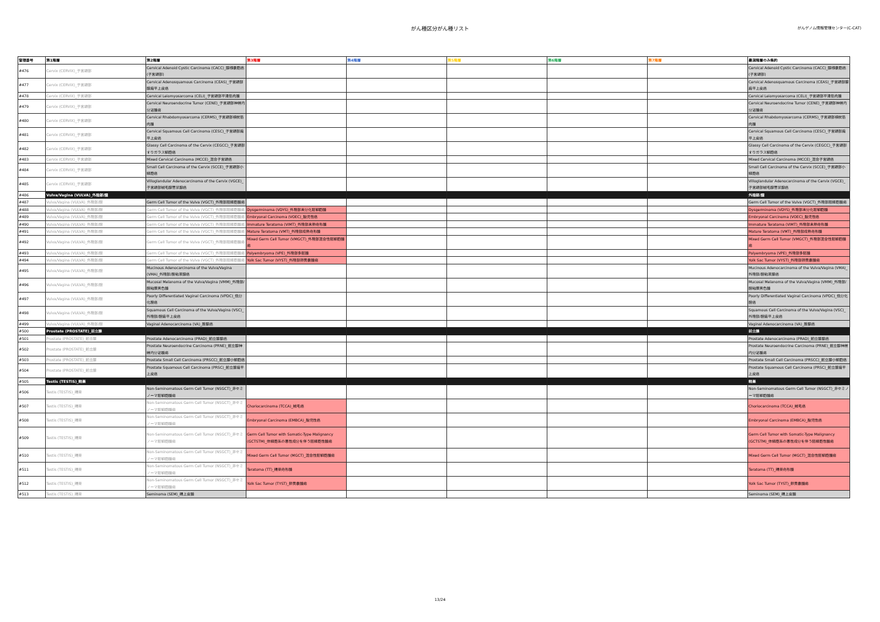がん種区分がん種リスト がんゲノム情報管理センター(C-CAT)
| 管理番号 | 第1階層 | 第2階層 | 第3階層 | 第4階層 | 第5階層 | 第6階層 | 第7階層 | 最深階層のみ集約 |
| --- | --- | --- | --- | --- | --- | --- | --- | --- |
| #476 | Cervix (CERVIX)_子宮頸部 | Cervical Adenoid Cystic Carcinoma (CACC)_腺様嚢胞癌 (子宮頸部) | | | | | | Cervical Adenoid Cystic Carcinoma (CACC)_腺様嚢胞癌 (子宮頸部) |
| #477 | Cervix (CERVIX)_子宮頸部 | Cervical Adenosquamous Carcinoma (CEAS)_子宮頸部腺扁平上皮癌 | | | | | | Cervical Adenosquamous Carcinoma (CEAS)_子宮頸部腺扁平上皮癌 |
| #478 | Cervix (CERVIX)_子宮頸部 | Cervical Leiomyosarcoma (CELI)_子宮頸部平滑筋肉腫 | | | | | | Cervical Leiomyosarcoma (CELI)_子宮頸部平滑筋肉腫 |
| #479 | Cervix (CERVIX)_子宮頸部 | Cervical Neuroendocrine Tumor (CENE)_子宮頸部神経内分泌腫瘍 | | | | | | Cervical Neuroendocrine Tumor (CENE)_子宮頸部神経内分泌腫瘍 |
| #480 | Cervix (CERVIX)_子宮頸部 | Cervical Rhabdomyosarcoma (CERMS)_子宮頸部横紋筋肉腫 | | | | | | Cervical Rhabdomyosarcoma (CERMS)_子宮頸部横紋筋肉腫 |
| #481 | Cervix (CERVIX)_子宮頸部 | Cervical Squamous Cell Carcinoma (CESC)_子宮頸部扁平上皮癌 | | | | | | Cervical Squamous Cell Carcinoma (CESC)_子宮頸部扁平上皮癌 |
| #482 | Cervix (CERVIX)_子宮頸部 | Glassy Cell Carcinoma of the Cervix (CEGCC)_子宮頸部すりガラス細胞癌 | | | | | | Glassy Cell Carcinoma of the Cervix (CEGCC)_子宮頸部すりガラス細胞癌 |
| #483 | Cervix (CERVIX)_子宮頸部 | Mixed Cervical Carcinoma (MCCE)_混合子宮頸癌 | | | | | | Mixed Cervical Carcinoma (MCCE)_混合子宮頸癌 |
| #484 | Cervix (CERVIX)_子宮頸部 | Small Cell Carcinoma of the Cervix (SCCE)_子宮頸部小細胞癌 | | | | | | Small Cell Carcinoma of the Cervix (SCCE)_子宮頸部小細胞癌 |
| #485 | Cervix (CERVIX)_子宮頸部 | Villoglandular Adenocarcinoma of the Cervix (VGCE)_子宮頸部絨毛腺管状腺癌 | | | | | | Villoglandular Adenocarcinoma of the Cervix (VGCE)_子宮頸部絨毛腺管状腺癌 |
| #486 | Vulva/Vagina (VULVA)_外陰部/膣 | | | | | | | 外陰部/膣 |
| #487 | Vulva/Vagina (VULVA)_外陰部/膣 | Germ Cell Tumor of the Vulva (VGCT)_外陰部胚細胞腫瘍 | | | | | | Germ Cell Tumor of the Vulva (VGCT)_外陰部胚細胞腫瘍 |
| #488 | Vulva/Vagina (VULVA)_外陰部/膣 | Germ Cell Tumor of the Vulva (VGCT)_外陰部胚細胞腫瘍 | Dysgerminoma (VDYS)_外陰部未分化胚細胞腫 | | | | | Dysgerminoma (VDYS)_外陰部未分化胚細胞腫 |
| #489 | Vulva/Vagina (VULVA)_外陰部/膣 | Germ Cell Tumor of the Vulva (VGCT)_外陰部胚細胞腫瘍 | Embryonal Carcinoma (VOEC)_胎児性癌 | | | | | Embryonal Carcinoma (VOEC)_胎児性癌 |
| #490 | Vulva/Vagina (VULVA)_外陰部/膣 | Germ Cell Tumor of the Vulva (VGCT)_外陰部胚細胞腫瘍 | Immature Teratoma (VIMT)_外陰部未熟奇形腫 | | | | | Immature Teratoma (VIMT)_外陰部未熟奇形腫 |
| #491 | Vulva/Vagina (VULVA)_外陰部/膣 | Germ Cell Tumor of the Vulva (VGCT)_外陰部胚細胞腫瘍 | Mature Teratoma (VMT)_外陰部成熟奇形腫 | | | | | Mature Teratoma (VMT)_外陰部成熟奇形腫 |
| #492 | Vulva/Vagina (VULVA)_外陰部/膣 | Germ Cell Tumor of the Vulva (VGCT)_外陰部胚細胞腫瘍 | Mixed Germ Cell Tumor (VMGCT)_外陰部混合性胚細胞腫瘍 | | | | | Mixed Germ Cell Tumor (VMGCT)_外陰部混合性胚細胞腫瘍 |
| #493 | Vulva/Vagina (VULVA)_外陰部/膣 | Germ Cell Tumor of the Vulva (VGCT)_外陰部胚細胞腫瘍 | Polyembryoma (VPE)_外陰部多胚腫 | | | | | Polyembryoma (VPE)_外陰部多胚腫 |
| #494 | Vulva/Vagina (VULVA)_外陰部/膣 | Germ Cell Tumor of the Vulva (VGCT)_外陰部胚細胞腫瘍 | Yolk Sac Tumor (VYST)_外陰部卵黄嚢腫瘍 | | | | | Yolk Sac Tumor (VYST)_外陰部卵黄嚢腫瘍 |
| #495 | Vulva/Vagina (VULVA)_外陰部/膣 | Mucinous Adenocarcinoma of the Vulva/Vagina (VMA)_外陰部/膣粘液腺癌 | | | | | | Mucinous Adenocarcinoma of the Vulva/Vagina (VMA)_外陰部/膣粘液腺癌 |
| #496 | Vulva/Vagina (VULVA)_外陰部/膣 | Mucosal Melanoma of the Vulva/Vagina (VMM)_外陰部/膣粘膜黒色腫 | | | | | | Mucosal Melanoma of the Vulva/Vagina (VMM)_外陰部/膣粘膜黒色腫 |
| #497 | Vulva/Vagina (VULVA)_外陰部/膣 | Poorly Differentiated Vaginal Carcinoma (VPDC)_低分化膣癌 | | | | | | Poorly Differentiated Vaginal Carcinoma (VPDC)_低分化膣癌 |
| #498 | Vulva/Vagina (VULVA)_外陰部/膣 | Squamous Cell Carcinoma of the Vulva/Vagina (VSC)_外陰部/膣扁平上皮癌 | | | | | | Squamous Cell Carcinoma of the Vulva/Vagina (VSC)_外陰部/膣扁平上皮癌 |
| #499 | Vulva/Vagina (VULVA)_外陰部/膣 | Vaginal Adenocarcinoma (VA)_膣腺癌 | | | | | | Vaginal Adenocarcinoma (VA)_膣腺癌 |
| #500 | Prostate (PROSTATE)_前立腺 | | | | | | | 前立腺 |
| #501 | Prostate (PROSTATE)_前立腺 | Prostate Adenocarcinoma (PRAD)_前立腺腺癌 | | | | | | Prostate Adenocarcinoma (PRAD)_前立腺腺癌 |
| #502 | Prostate (PROSTATE)_前立腺 | Prostate Neuroendocrine Carcinoma (PRNE)_前立腺神経内分泌腫瘍 | | | | | | Prostate Neuroendocrine Carcinoma (PRNE)_前立腺神経内分泌腫瘍 |
| #503 | Prostate (PROSTATE)_前立腺 | Prostate Small Cell Carcinoma (PRSCC)_前立腺小細胞癌 | | | | | | Prostate Small Cell Carcinoma (PRSCC)_前立腺小細胞癌 |
| #504 | Prostate (PROSTATE)_前立腺 | Prostate Squamous Cell Carcinoma (PRSC)_前立腺扁平上皮癌 | | | | | | Prostate Squamous Cell Carcinoma (PRSC)_前立腺扁平上皮癌 |
| #505 | Testis (TESTIS)_精巣 | | | | | | | 精巣 |
| #506 | Testis (TESTIS)_精巣 | Non-Seminomatous Germ Cell Tumor (NSGCT)_非セミノーマ胚細胞腫瘍 | | | | | | Non-Seminomatous Germ Cell Tumor (NSGCT)_非セミノーマ胚細胞腫瘍 |
| #507 | Testis (TESTIS)_精巣 | Non-Seminomatous Germ Cell Tumor (NSGCT)_非セミノーマ胚細胞腫瘍 | Choriocarcinoma (TCCA)_絨毛癌 | | | | | Choriocarcinoma (TCCA)_絨毛癌 |
| #508 | Testis (TESTIS)_精巣 | Non-Seminomatous Germ Cell Tumor (NSGCT)_非セミノーマ胚細胞腫瘍 | Embryonal Carcinoma (EMBCA)_胎児性癌 | | | | | Embryonal Carcinoma (EMBCA)_胎児性癌 |
| #509 | Testis (TESTIS)_精巣 | Non-Seminomatous Germ Cell Tumor (NSGCT)_非セミノーマ胚細胞腫瘍 | Germ Cell Tumor with Somatic-Type Malignancy (GCTSTM)_体細胞系の悪性成分を伴う胚細胞性腫瘍 | | | | | Germ Cell Tumor with Somatic-Type Malignancy (GCTSTM)_体細胞系の悪性成分を伴う胚細胞性腫瘍 |
| #510 | Testis (TESTIS)_精巣 | Non-Seminomatous Germ Cell Tumor (NSGCT)_非セミノーマ胚細胞腫瘍 | Mixed Germ Cell Tumor (MGCT)_混合性胚細胞腫瘍 | | | | | Mixed Germ Cell Tumor (MGCT)_混合性胚細胞腫瘍 |
| #511 | Testis (TESTIS)_精巣 | Non-Seminomatous Germ Cell Tumor (NSGCT)_非セミノーマ胚細胞腫瘍 | Teratoma (TT)_精巣奇形腫 | | | | | Teratoma (TT)_精巣奇形腫 |
| #512 | Testis (TESTIS)_精巣 | Non-Seminomatous Germ Cell Tumor (NSGCT)_非セミノーマ胚細胞腫瘍 | Yolk Sac Tumor (TYST)_卵黄嚢腫瘍 | | | | | Yolk Sac Tumor (TYST)_卵黄嚢腫瘍 |
| #513 | Testis (TESTIS)_精巣 | Seminoma (SEM)_精上皮腫 | | | | | | Seminoma (SEM)_精上皮腫 |
13/24